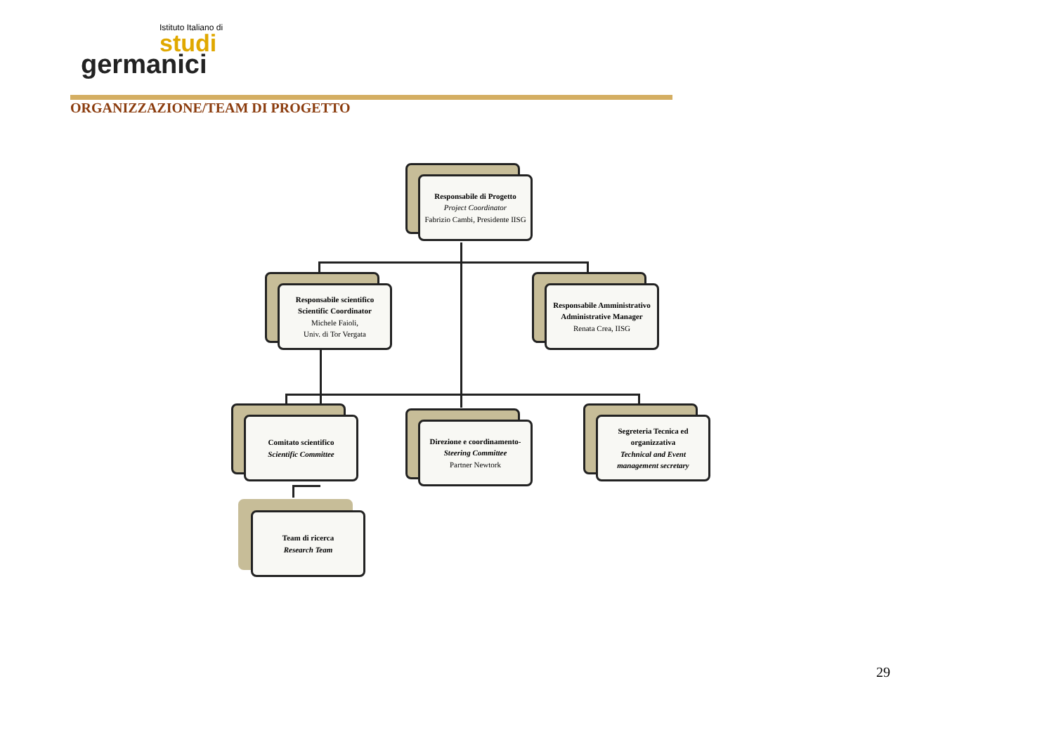Istituto Italiano di
studi
germanici
ORGANIZZAZIONE/TEAM DI PROGETTO
Responsabile di Progetto
Project Coordinator
Fabrizio Cambi, Presidente IISG
Responsabile scientifico
Scientific Coordinator
Michele Faioli,
Univ. di Tor Vergata
Responsabile Amministrativo
Administrative Manager
Renata Crea, IISG
Comitato scientifico
Scientific Committee
Direzione e coordinamento-
Steering Committee
Partner Newtork
Segreteria Tecnica ed organizzativa
Technical and Event management secretary
Team di ricerca
Research Team
29